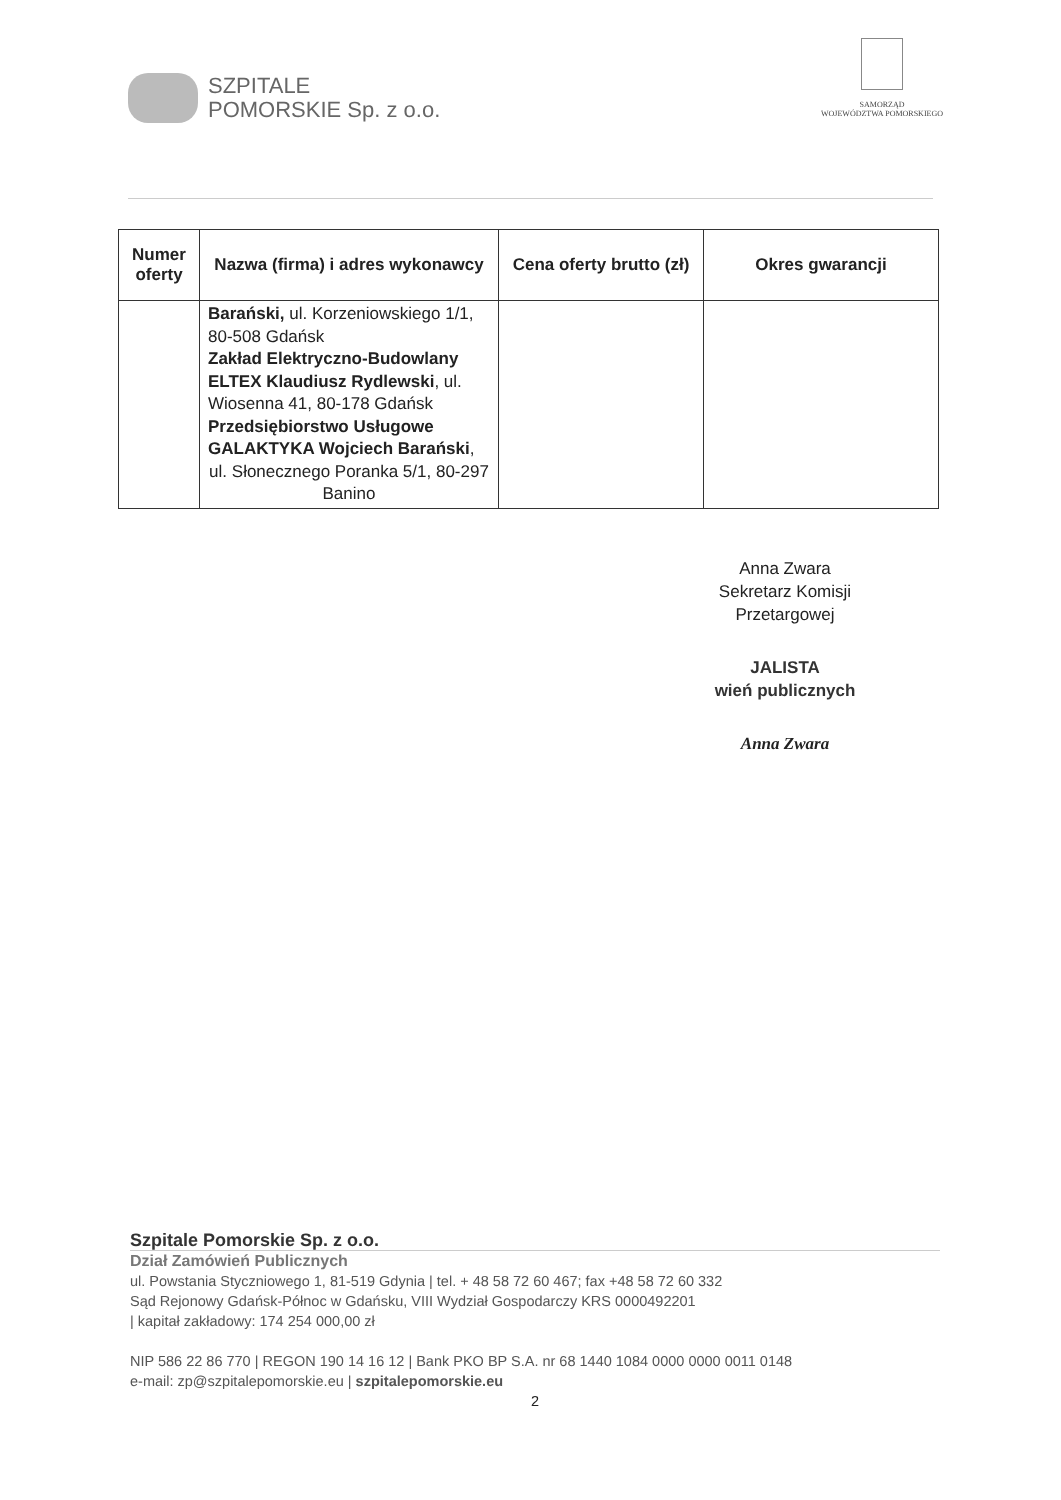SZPITALE
POMORSKIE Sp. z o.o.
SAMORZĄD
WOJEWÓDZTWA POMORSKIEGO
| Numer oferty | Nazwa (firma) i adres wykonawcy | Cena oferty brutto (zł) | Okres gwarancji |
| --- | --- | --- | --- |
| | Barański, ul. Korzeniowskiego 1/1, 80-508 Gdańsk Zakład Elektryczno-Budowlany ELTEX Klaudiusz Rydlewski , ul. Wiosenna 41, 80-178 Gdańsk Przedsiębiorstwo Usługowe GALAKTYKA Wojciech Barański , ul. Słonecznego Poranka 5/1, 80-297 Banino | | |
Anna Zwara
Sekretarz Komisji Przetargowej
JALISTA
wień publicznych
Anna Zwara
Szpitale Pomorskie Sp. z o.o.
Dział Zamówień Publicznych
ul. Powstania Styczniowego 1, 81-519 Gdynia | tel. + 48 58 72 60 467; fax +48 58 72 60 332
Sąd Rejonowy Gdańsk-Północ w Gdańsku, VIII Wydział Gospodarczy KRS 0000492201
| kapitał zakładowy: 174 254 000,00 zł
NIP 586 22 86 770 | REGON 190 14 16 12 | Bank PKO BP S.A. nr 68 1440 1084 0000 0000 0011 0148
e-mail: zp@szpitalepomorskie.eu | szpitalepomorskie.eu
2